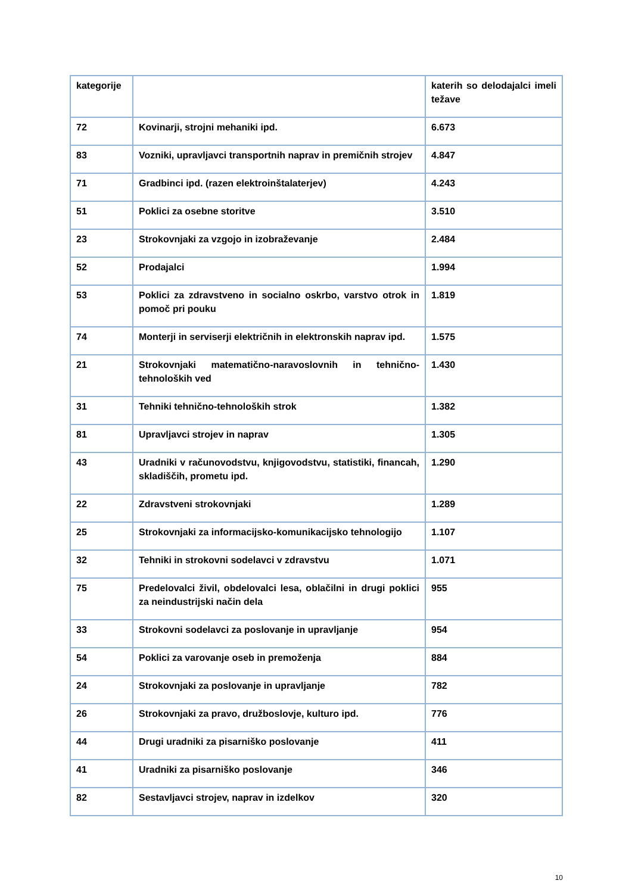| kategorije | | katerih so delodajalci imeli težave |
| 72 | Kovinarji, strojni mehaniki ipd. | 6.673 |
| 83 | Vozniki, upravljavci transportnih naprav in premičnih strojev | 4.847 |
| 71 | Gradbinci ipd. (razen elektroinštalaterjev) | 4.243 |
| 51 | Poklici za osebne storitve | 3.510 |
| 23 | Strokovnjaki za vzgojo in izobraževanje | 2.484 |
| 52 | Prodajalci | 1.994 |
| 53 | Poklici za zdravstveno in socialno oskrbo, varstvo otrok in pomoč pri pouku | 1.819 |
| 74 | Monterji in serviserji električnih in elektronskih naprav ipd. | 1.575 |
| 21 | Strokovnjaki matematično-naravoslovnih in tehnično-tehnoloških ved | 1.430 |
| 31 | Tehniki tehnično-tehnoloških strok | 1.382 |
| 81 | Upravljavci strojev in naprav | 1.305 |
| 43 | Uradniki v računovodstvu, knjigovodstvu, statistiki, financah, skladiščih, prometu ipd. | 1.290 |
| 22 | Zdravstveni strokovnjaki | 1.289 |
| 25 | Strokovnjaki za informacijsko-komunikacijsko tehnologijo | 1.107 |
| 32 | Tehniki in strokovni sodelavci v zdravstvu | 1.071 |
| 75 | Predelovalci živil, obdelovalci lesa, oblačilni in drugi poklici za neindustrijski način dela | 955 |
| 33 | Strokovni sodelavci za poslovanje in upravljanje | 954 |
| 54 | Poklici za varovanje oseb in premoženja | 884 |
| 24 | Strokovnjaki za poslovanje in upravljanje | 782 |
| 26 | Strokovnjaki za pravo, družboslovje, kulturo ipd. | 776 |
| 44 | Drugi uradniki za pisarniško poslovanje | 411 |
| 41 | Uradniki za pisarniško poslovanje | 346 |
| 82 | Sestavljavci strojev, naprav in izdelkov | 320 |
10